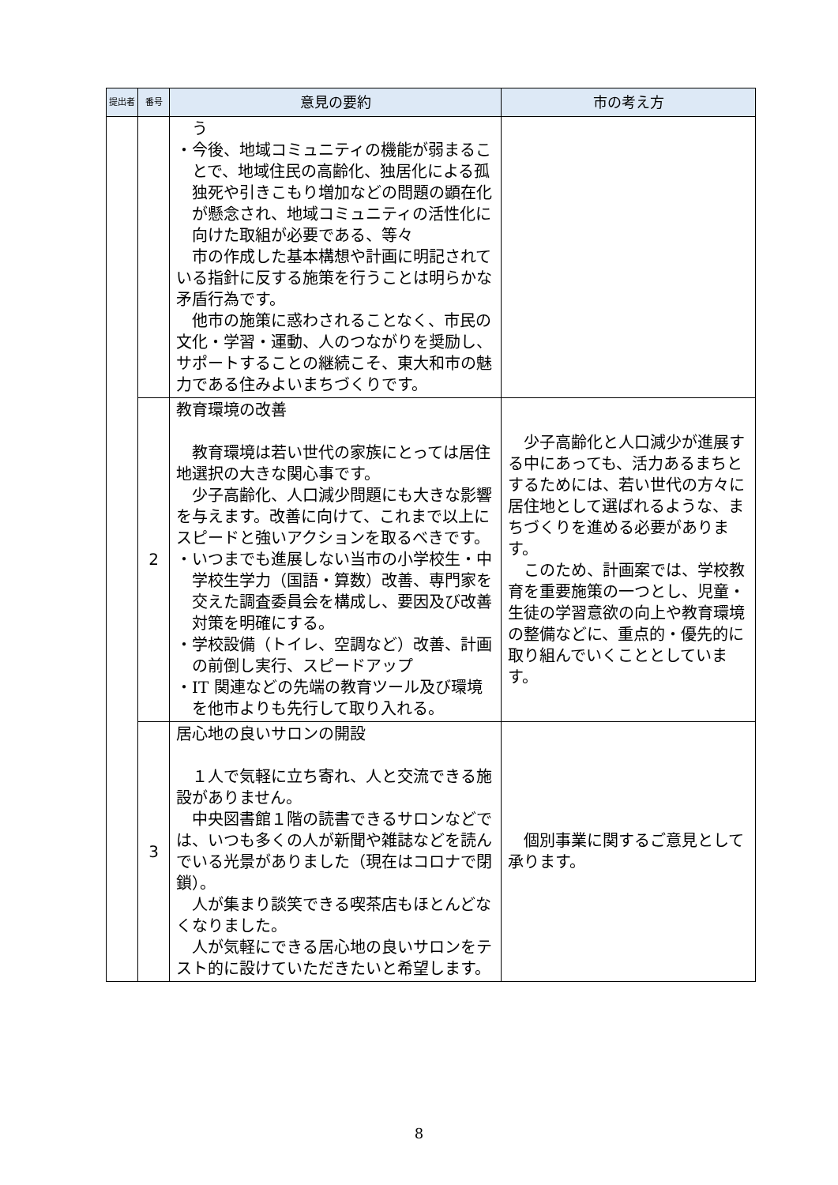| 提出者 | 番号 | 意見の要約 | 市の考え方 |
| --- | --- | --- | --- |
| | | う ・今後、地域コミュニティの機能が弱まることで、地域住民の高齢化、独居化による孤独死や引きこもり増加などの問題の顕在化が懸念され、地域コミュニティの活性化に向けた取組が必要である、等々 市の作成した基本構想や計画に明記されている指針に反する施策を行うことは明らかな矛盾行為です。 他市の施策に惑わされることなく、市民の文化・学習・運動、人のつながりを奨励し、サポートすることの継続こそ、東大和市の魅力である住みよいまちづくりです。 | |
| | 2 | 教育環境の改善 教育環境は若い世代の家族にとっては居住地選択の大きな関心事です。 少子高齢化、人口減少問題にも大きな影響を与えます。改善に向けて、これまで以上にスピードと強いアクションを取るべきです。 ・いつまでも進展しない当市の小学校生・中学校生学力（国語・算数）改善、専門家を交えた調査委員会を構成し、要因及び改善対策を明確にする。 ・学校設備（トイレ、空調など）改善、計画の前倒し実行、スピードアップ ・IT 関連などの先端の教育ツール及び環境を他市よりも先行して取り入れる。 | 少子高齢化と人口減少が進展する中にあっても、活力あるまちとするためには、若い世代の方々に居住地として選ばれるような、まちづくりを進める必要があります。 このため、計画案では、学校教育を重要施策の一つとし、児童・生徒の学習意欲の向上や教育環境の整備などに、重点的・優先的に取り組んでいくこととしています。 |
| | 3 | 居心地の良いサロンの開設 １人で気軽に立ち寄れ、人と交流できる施設がありません。 中央図書館１階の読書できるサロンなどでは、いつも多くの人が新聞や雑誌などを読んでいる光景がありました（現在はコロナで閉鎖）。 人が集まり談笑できる喫茶店もほとんどなくなりました。 人が気軽にできる居心地の良いサロンをテスト的に設けていただきたいと希望します。 | 個別事業に関するご意見として承ります。 |
8